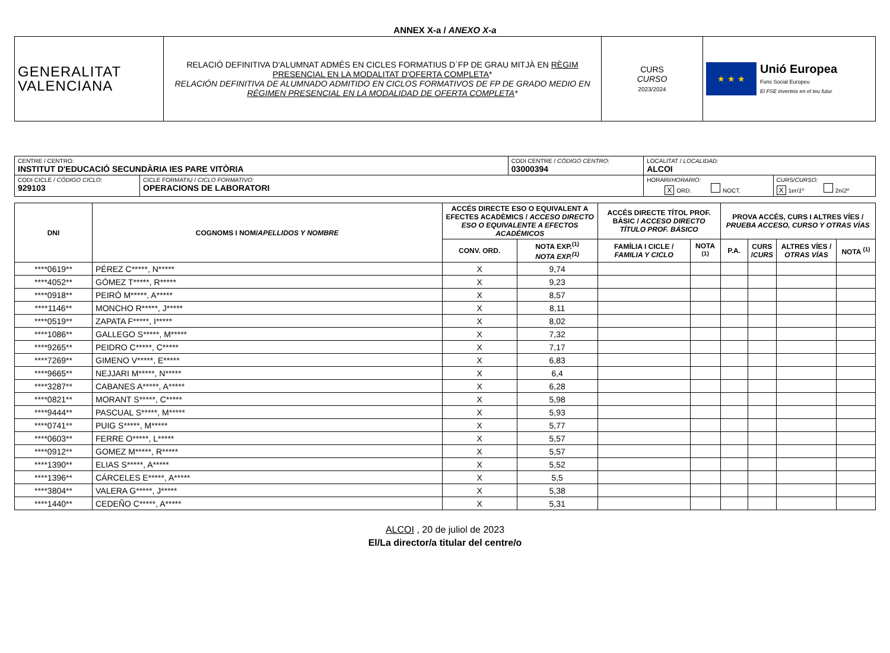ANNEX X-a / ANEXO X-a
| GENERALITAT VALENCIANA | RELACIÓ DEFINITIVA D'ALUMNAT ADMÉS EN CICLES FORMATIUS D´FP DE GRAU MITJÀ EN RÈGIM PRESENCIAL EN LA MODALITAT D'OFERTA COMPLETA * RELACIÓN DEFINITIVA DE ALUMNADO ADMITIDO EN CICLOS FORMATIVOS DE FP DE GRADO MEDIO EN RÉGIMEN PRESENCIAL EN LA MODALIDAD DE OFERTA COMPLETA * | CURS CURSO 2023/2024 | ★ ★ ★ Unió Europea Fons Social Europeu El FSE inverteix en el teu futur |
| CENTRE / CENTRO: INSTITUT D'EDUCACIÓ SECUNDÀRIA IES PARE VITÒRIA | | CODI CENTRE / CÓDIGO CENTRO: 03000394 | LOCALITAT / LOCALIDAD: ALCOI | |
| CODI CICLE / CÓDIGO CICLO: 929103 | CICLE FORMATIU / CICLO FORMATIVO: OPERACIONS DE LABORATORI | | HORARI/ HORARIO: X ORD. NOCT. | CURS/ CURSO: X 1er/ 1º 2n/ 2º |
| DNI | COGNOMS I NOM/ APELLIDOS Y NOMBRE | ACCÉS DIRECTE ESO O EQUIVALENT A EFECTES ACADÈMICS / ACCESO DIRECTO ESO O EQUIVALENTE A EFECTOS ACADÉMICOS | | ACCÉS DIRECTE TÍTOL PROF. BÀSIC / ACCESO DIRECTO TÍTULO PROF. BÁSICO | | PROVA ACCÉS, CURS I ALTRES VÍES / PRUEBA ACCESO, CURSO Y OTRAS VÍAS | | | |
| --- | --- | --- | --- | --- | --- | --- | --- | --- | --- |
| | | CONV. ORD. | NOTA EXP.<sup>(1)</sup> NOTA EXP.<sup>(1)</sup> | FAMÍLIA I CICLE / FAMILIA Y CICLO | NOTA <sup>(1)</sup> | P.A. | CURS / CURS | ALTRES VÍES / OTRAS VÍAS | NOTA <sup>(1)</sup> |
| ****0619** | PÉREZ C*****, N***** | X | 9,74 | | | | | | |
| ****4052** | GÓMEZ T*****, R***** | X | 9,23 | | | | | | |
| ****0918** | PEIRÓ M*****, A***** | X | 8,57 | | | | | | |
| ****1146** | MONCHO R*****, J***** | X | 8,11 | | | | | | |
| ****0519** | ZAPATA F*****, I***** | X | 8,02 | | | | | | |
| ****1086** | GALLEGO S*****, M***** | X | 7,32 | | | | | | |
| ****9265** | PEIDRO C*****, C***** | X | 7,17 | | | | | | |
| ****7269** | GIMENO V*****, E***** | X | 6,83 | | | | | | |
| ****9665** | NEJJARI M*****, N***** | X | 6,4 | | | | | | |
| ****3287** | CABANES A*****, A***** | X | 6,28 | | | | | | |
| ****0821** | MORANT S*****, C***** | X | 5,98 | | | | | | |
| ****9444** | PASCUAL S*****, M***** | X | 5,93 | | | | | | |
| ****0741** | PUIG S*****, M***** | X | 5,77 | | | | | | |
| ****0603** | FERRE O*****, L***** | X | 5,57 | | | | | | |
| ****0912** | GOMEZ M*****, R***** | X | 5,57 | | | | | | |
| ****1390** | ELIAS S*****, A***** | X | 5,52 | | | | | | |
| ****1396** | CÁRCELES E*****, A***** | X | 5,5 | | | | | | |
| ****3804** | VALERA G*****, J***** | X | 5,38 | | | | | | |
| ****1440** | CEDEÑO C*****, A***** | X | 5,31 | | | | | | |
ALCOI , 20 de juliol de 2023
El/La director/a titular del centre/o